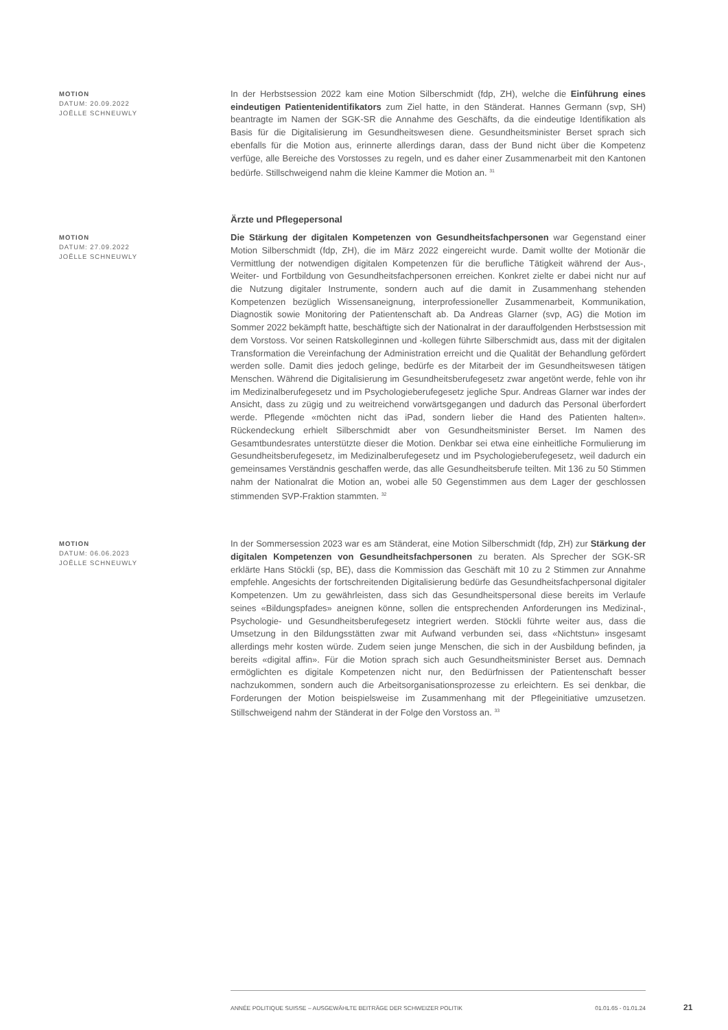MOTION
DATUM: 20.09.2022
JOËLLE SCHNEUWLY
In der Herbstsession 2022 kam eine Motion Silberschmidt (fdp, ZH), welche die Einführung eines eindeutigen Patientenidentifikators zum Ziel hatte, in den Ständerat. Hannes Germann (svp, SH) beantragte im Namen der SGK-SR die Annahme des Geschäfts, da die eindeutige Identifikation als Basis für die Digitalisierung im Gesundheitswesen diene. Gesundheitsminister Berset sprach sich ebenfalls für die Motion aus, erinnerte allerdings daran, dass der Bund nicht über die Kompetenz verfüge, alle Bereiche des Vorstosses zu regeln, und es daher einer Zusammenarbeit mit den Kantonen bedürfe. Stillschweigend nahm die kleine Kammer die Motion an. <sup>31</sup>
Ärzte und Pflegepersonal
MOTION
DATUM: 27.09.2022
JOËLLE SCHNEUWLY
Die Stärkung der digitalen Kompetenzen von Gesundheitsfachpersonen war Gegenstand einer Motion Silberschmidt (fdp, ZH), die im März 2022 eingereicht wurde. Damit wollte der Motionär die Vermittlung der notwendigen digitalen Kompetenzen für die berufliche Tätigkeit während der Aus-, Weiter- und Fortbildung von Gesundheitsfachpersonen erreichen. Konkret zielte er dabei nicht nur auf die Nutzung digitaler Instrumente, sondern auch auf die damit in Zusammenhang stehenden Kompetenzen bezüglich Wissensaneignung, interprofessioneller Zusammenarbeit, Kommunikation, Diagnostik sowie Monitoring der Patientenschaft ab. Da Andreas Glarner (svp, AG) die Motion im Sommer 2022 bekämpft hatte, beschäftigte sich der Nationalrat in der darauffolgenden Herbstsession mit dem Vorstoss. Vor seinen Ratskolleginnen und -kollegen führte Silberschmidt aus, dass mit der digitalen Transformation die Vereinfachung der Administration erreicht und die Qualität der Behandlung gefördert werden solle. Damit dies jedoch gelinge, bedürfe es der Mitarbeit der im Gesundheitswesen tätigen Menschen. Während die Digitalisierung im Gesundheitsberufegesetz zwar angetönt werde, fehle von ihr im Medizinalberufegesetz und im Psychologieberufegesetz jegliche Spur. Andreas Glarner war indes der Ansicht, dass zu zügig und zu weitreichend vorwärtsgegangen und dadurch das Personal überfordert werde. Pflegende «möchten nicht das iPad, sondern lieber die Hand des Patienten halten». Rückendeckung erhielt Silberschmidt aber von Gesundheitsminister Berset. Im Namen des Gesamtbundesrates unterstützte dieser die Motion. Denkbar sei etwa eine einheitliche Formulierung im Gesundheitsberufegesetz, im Medizinalberufegesetz und im Psychologieberufegesetz, weil dadurch ein gemeinsames Verständnis geschaffen werde, das alle Gesundheitsberufe teilten. Mit 136 zu 50 Stimmen nahm der Nationalrat die Motion an, wobei alle 50 Gegenstimmen aus dem Lager der geschlossen stimmenden SVP-Fraktion stammten. <sup>32</sup>
MOTION
DATUM: 06.06.2023
JOËLLE SCHNEUWLY
In der Sommersession 2023 war es am Ständerat, eine Motion Silberschmidt (fdp, ZH) zur Stärkung der digitalen Kompetenzen von Gesundheitsfachpersonen zu beraten. Als Sprecher der SGK-SR erklärte Hans Stöckli (sp, BE), dass die Kommission das Geschäft mit 10 zu 2 Stimmen zur Annahme empfehle. Angesichts der fortschreitenden Digitalisierung bedürfe das Gesundheitsfachpersonal digitaler Kompetenzen. Um zu gewährleisten, dass sich das Gesundheitspersonal diese bereits im Verlaufe seines «Bildungspfades» aneignen könne, sollen die entsprechenden Anforderungen ins Medizinal-, Psychologie- und Gesundheitsberufegesetz integriert werden. Stöckli führte weiter aus, dass die Umsetzung in den Bildungsstätten zwar mit Aufwand verbunden sei, dass «Nichtstun» insgesamt allerdings mehr kosten würde. Zudem seien junge Menschen, die sich in der Ausbildung befinden, ja bereits «digital affin». Für die Motion sprach sich auch Gesundheitsminister Berset aus. Demnach ermöglichten es digitale Kompetenzen nicht nur, den Bedürfnissen der Patientenschaft besser nachzukommen, sondern auch die Arbeitsorganisationsprozesse zu erleichtern. Es sei denkbar, die Forderungen der Motion beispielsweise im Zusammenhang mit der Pflegeinitiative umzusetzen. Stillschweigend nahm der Ständerat in der Folge den Vorstoss an. <sup>33</sup>
ANNÉE POLITIQUE SUISSE – AUSGEWÄHLTE BEITRÄGE DER SCHWEIZER POLITIK 01.01.65 - 01.01.24
21